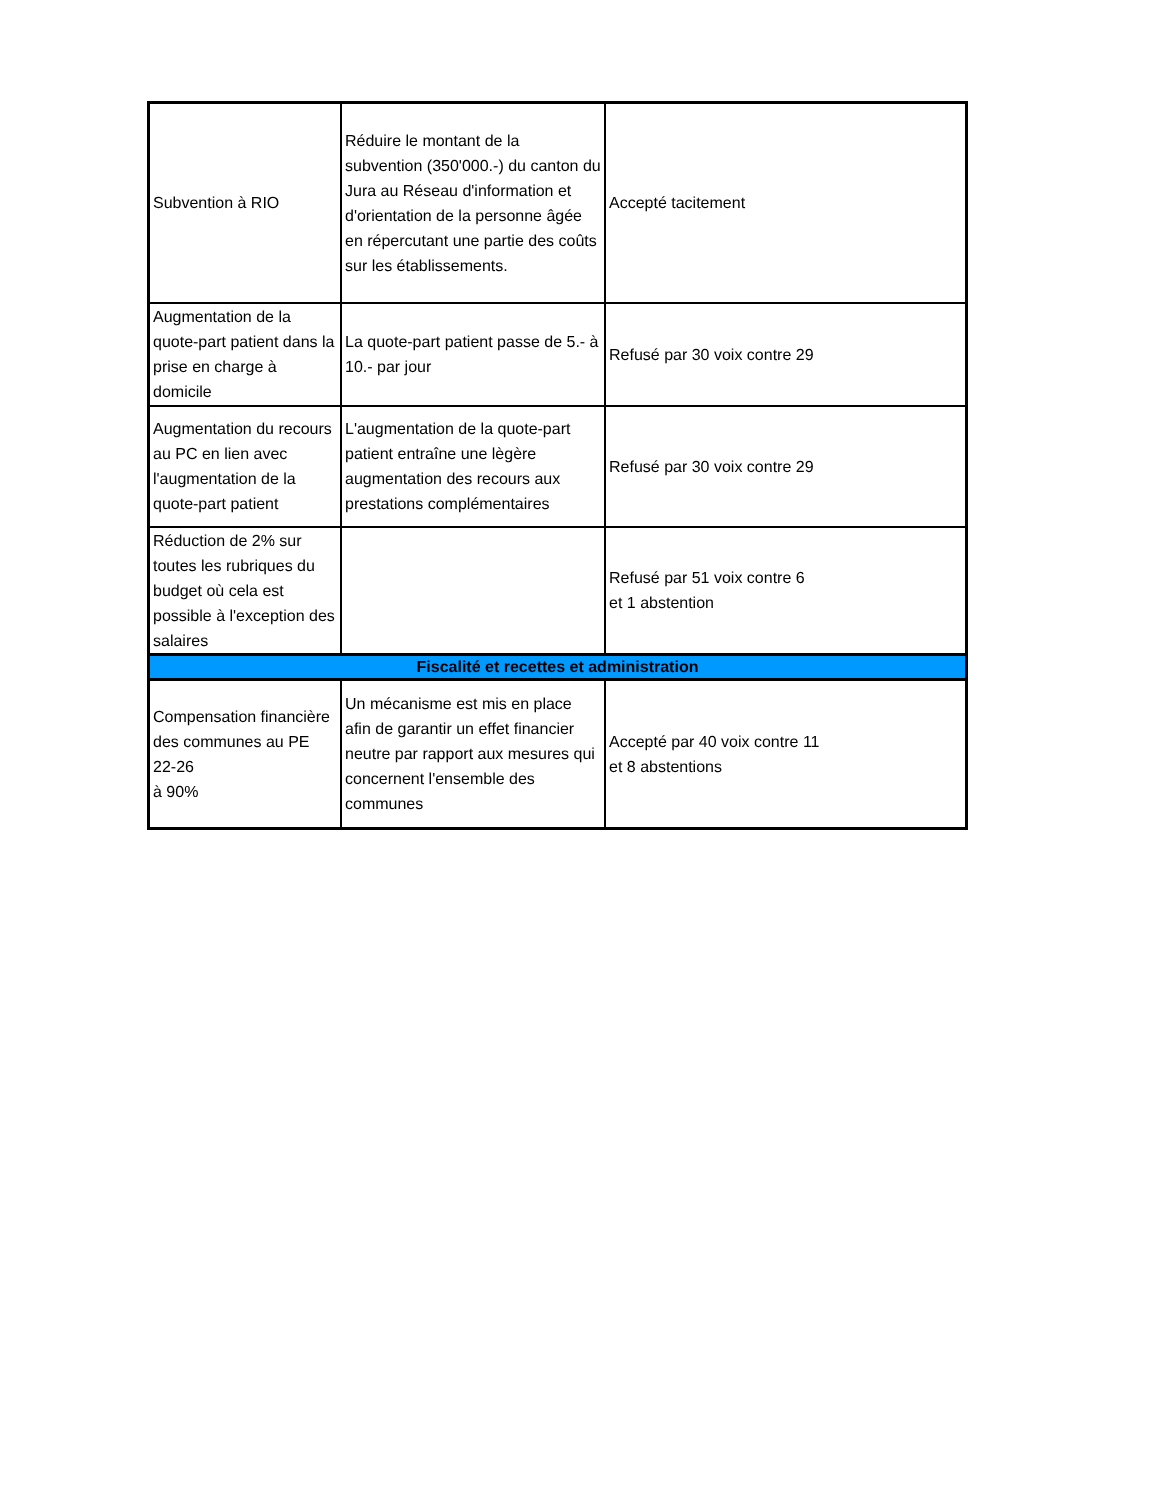| Subvention à RIO | Réduire le montant de la subvention (350'000.-) du canton du Jura au Réseau d'information et d'orientation de la personne âgée en répercutant une partie des coûts sur les établissements. | Accepté tacitement |
| Augmentation de la quote-part patient dans la prise en charge à domicile | La quote-part patient passe de 5.- à 10.- par jour | Refusé par 30 voix contre 29 |
| Augmentation du recours au PC en lien avec l'augmentation de la quote-part patient | L'augmentation de la quote-part patient entraîne une lègère augmentation des recours aux prestations complémentaires | Refusé par 30 voix contre 29 |
| Réduction de 2% sur toutes les rubriques du budget où cela est possible à l'exception des salaires | | Refusé par 51 voix contre 6 et 1 abstention |
| Fiscalité et recettes et administration | | |
| Compensation financière des communes au PE 22-26 à 90% | Un mécanisme est mis en place afin de garantir un effet financier neutre par rapport aux mesures qui concernent l'ensemble des communes | Accepté par 40 voix contre 11 et 8 abstentions |